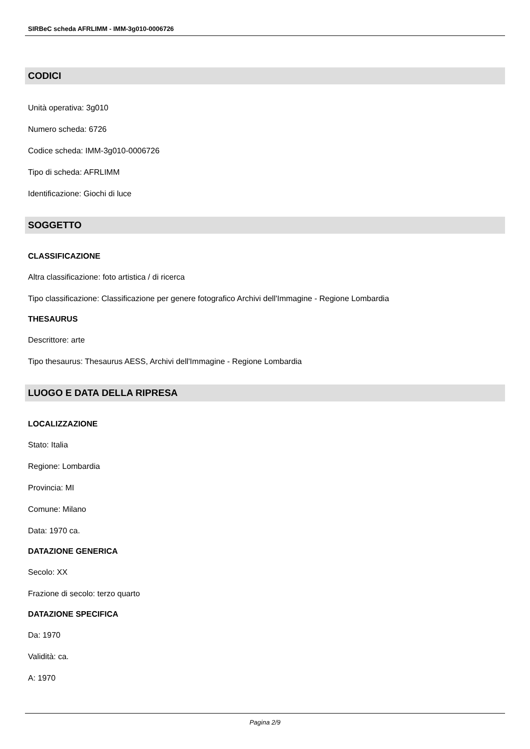SIRBeC scheda AFRLIMM - IMM-3g010-0006726
CODICI
Unità operativa: 3g010
Numero scheda: 6726
Codice scheda: IMM-3g010-0006726
Tipo di scheda: AFRLIMM
Identificazione: Giochi di luce
SOGGETTO
CLASSIFICAZIONE
Altra classificazione: foto artistica / di ricerca
Tipo classificazione: Classificazione per genere fotografico Archivi dell'Immagine - Regione Lombardia
THESAURUS
Descrittore: arte
Tipo thesaurus: Thesaurus AESS, Archivi dell'Immagine - Regione Lombardia
LUOGO E DATA DELLA RIPRESA
LOCALIZZAZIONE
Stato: Italia
Regione: Lombardia
Provincia: MI
Comune: Milano
Data: 1970 ca.
DATAZIONE GENERICA
Secolo: XX
Frazione di secolo: terzo quarto
DATAZIONE SPECIFICA
Da: 1970
Validità: ca.
A: 1970
Pagina 2/9